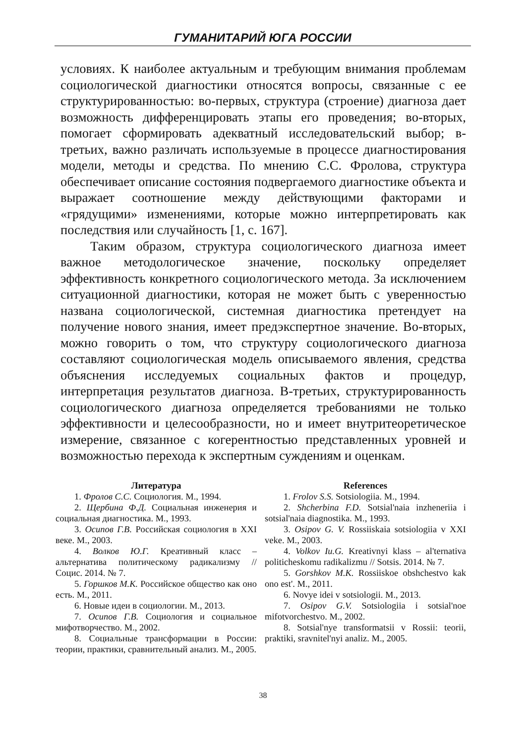ГУМАНИТАРИЙ ЮГА РОССИИ
условиях. К наиболее актуальным и требующим внимания проблемам социологической диагностики относятся вопросы, связанные с ее структурированностью: во-первых, структура (строение) диагноза дает возможность дифференцировать этапы его проведения; во-вторых, помогает сформировать адекватный исследовательский выбор; в-третьих, важно различать используемые в процессе диагностирования модели, методы и средства. По мнению С.С. Фролова, структура обеспечивает описание состояния подвергаемого диагностике объекта и выражает соотношение между действующими факторами и «грядущими» изменениями, которые можно интерпретировать как последствия или случайность [1, с. 167].
Таким образом, структура социологического диагноза имеет важное методологическое значение, поскольку определяет эффективность конкретного социологического метода. За исключением ситуационной диагностики, которая не может быть с уверенностью названа социологической, системная диагностика претендует на получение нового знания, имеет предэкспертное значение. Во-вторых, можно говорить о том, что структуру социологического диагноза составляют социологическая модель описываемого явления, средства объяснения исследуемых социальных фактов и процедур, интерпретация результатов диагноза. В-третьих, структурированность социологического диагноза определяется требованиями не только эффективности и целесообразности, но и имеет внутритеоретическое измерение, связанное с когерентностью представленных уровней и возможностью перехода к экспертным суждениям и оценкам.
Литература
1. Фролов С.С. Социология. М., 1994.
2. Щербина Ф.Д. Социальная инженерия и социальная диагностика. М., 1993.
3. Осипов Г.В. Российская социология в XXI веке. М., 2003.
4. Волков Ю.Г. Креативный класс – альтернатива политическому радикализму // Социс. 2014. № 7.
5. Горшков М.К. Российское общество как оно есть. М., 2011.
6. Новые идеи в социологии. М., 2013.
7. Осипов Г.В. Социология и социальное мифотворчество. М., 2002.
8. Социальные трансформации в России: теории, практики, сравнительный анализ. М., 2005.
References
1. Frolov S.S. Sotsiologiia. M., 1994.
2. Shcherbina F.D. Sotsial'naia inzheneriia i sotsial'naia diagnostika. M., 1993.
3. Osipov G. V. Rossiiskaia sotsiologiia v XXI veke. M., 2003.
4. Volkov Iu.G. Kreativnyi klass – al'ternativa politicheskomu radikalizmu // Sotsis. 2014. № 7.
5. Gorshkov M.K. Rossiiskoe obshchestvo kak ono est'. M., 2011.
6. Novye idei v sotsiologii. M., 2013.
7. Osipov G.V. Sotsiologiia i sotsial'noe mifotvorchestvo. M., 2002.
8. Sotsial'nye transformatsii v Rossii: teorii, praktiki, sravnitel'nyi analiz. M., 2005.
38